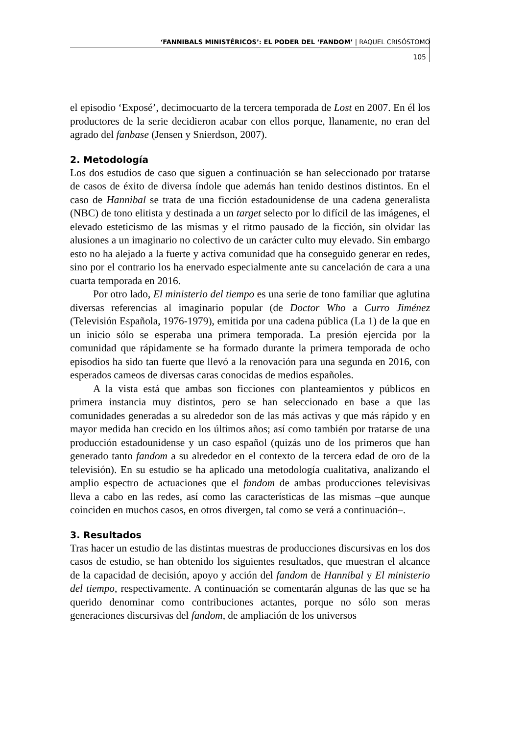‘FANNIBALS MINISTÉRICOS’: EL PODER DEL ‘FANDOM’ | RAQUEL CRISÓSTOMO
105
el episodio ‘Exposé’, decimocuarto de la tercera temporada de Lost en 2007. En él los productores de la serie decidieron acabar con ellos porque, llanamente, no eran del agrado del fanbase (Jensen y Snierdson, 2007).
2. Metodología
Los dos estudios de caso que siguen a continuación se han seleccionado por tratarse de casos de éxito de diversa índole que además han tenido destinos distintos. En el caso de Hannibal se trata de una ficción estadounidense de una cadena generalista (NBC) de tono elitista y destinada a un target selecto por lo difícil de las imágenes, el elevado esteticismo de las mismas y el ritmo pausado de la ficción, sin olvidar las alusiones a un imaginario no colectivo de un carácter culto muy elevado. Sin embargo esto no ha alejado a la fuerte y activa comunidad que ha conseguido generar en redes, sino por el contrario los ha enervado especialmente ante su cancelación de cara a una cuarta temporada en 2016.
Por otro lado, El ministerio del tiempo es una serie de tono familiar que aglutina diversas referencias al imaginario popular (de Doctor Who a Curro Jiménez (Televisión Española, 1976-1979), emitida por una cadena pública (La 1) de la que en un inicio sólo se esperaba una primera temporada. La presión ejercida por la comunidad que rápidamente se ha formado durante la primera temporada de ocho episodios ha sido tan fuerte que llevó a la renovación para una segunda en 2016, con esperados cameos de diversas caras conocidas de medios españoles.
A la vista está que ambas son ficciones con planteamientos y públicos en primera instancia muy distintos, pero se han seleccionado en base a que las comunidades generadas a su alrededor son de las más activas y que más rápido y en mayor medida han crecido en los últimos años; así como también por tratarse de una producción estadounidense y un caso español (quizás uno de los primeros que han generado tanto fandom a su alrededor en el contexto de la tercera edad de oro de la televisión). En su estudio se ha aplicado una metodología cualitativa, analizando el amplio espectro de actuaciones que el fandom de ambas producciones televisivas lleva a cabo en las redes, así como las características de las mismas –que aunque coinciden en muchos casos, en otros divergen, tal como se verá a continuación–.
3. Resultados
Tras hacer un estudio de las distintas muestras de producciones discursivas en los dos casos de estudio, se han obtenido los siguientes resultados, que muestran el alcance de la capacidad de decisión, apoyo y acción del fandom de Hannibal y El ministerio del tiempo, respectivamente. A continuación se comentarán algunas de las que se ha querido denominar como contribuciones actantes, porque no sólo son meras generaciones discursivas del fandom, de ampliación de los universos